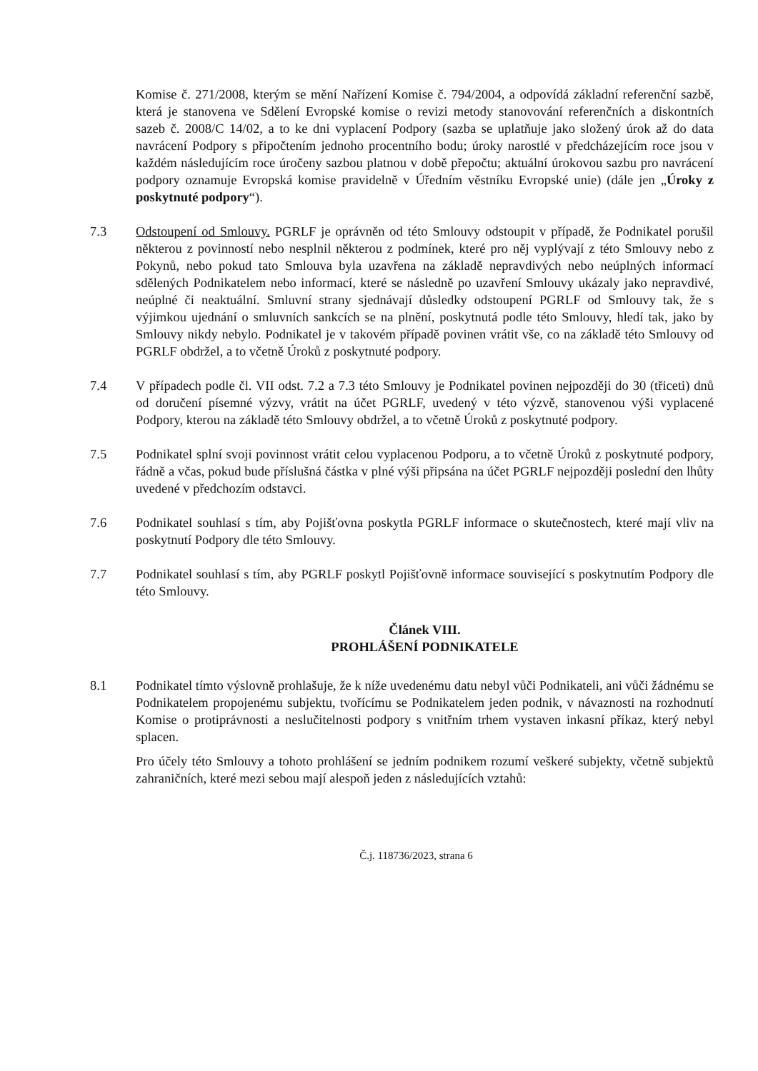Komise č. 271/2008, kterým se mění Nařízení Komise č. 794/2004, a odpovídá základní referenční sazbě, která je stanovena ve Sdělení Evropské komise o revizi metody stanovování referenčních a diskontních sazeb č. 2008/C 14/02, a to ke dni vyplacení Podpory (sazba se uplatňuje jako složený úrok až do data navrácení Podpory s připočtením jednoho procentního bodu; úroky narostlé v předcházejícím roce jsou v každém následujícím roce úročeny sazbou platnou v době přepočtu; aktuální úrokovou sazbu pro navrácení podpory oznamuje Evropská komise pravidelně v Úředním věstníku Evropské unie) (dále jen „Úroky z poskytnuté podpory“).
7.3 Odstoupení od Smlouvy. PGRLF je oprávněn od této Smlouvy odstoupit v případě, že Podnikatel porušil některou z povinností nebo nesplnil některou z podmínek, které pro něj vyplývají z této Smlouvy nebo z Pokynů, nebo pokud tato Smlouva byla uzavřena na základě nepravdivých nebo neúplných informací sdělených Podnikatelem nebo informací, které se následně po uzavření Smlouvy ukázaly jako nepravdivé, neúplné či neaktuální. Smluvní strany sjednávají důsledky odstoupení PGRLF od Smlouvy tak, že s výjimkou ujednání o smluvních sankcích se na plnění, poskytnutá podle této Smlouvy, hledí tak, jako by Smlouvy nikdy nebylo. Podnikatel je v takovém případě povinen vrátit vše, co na základě této Smlouvy od PGRLF obdržel, a to včetně Úroků z poskytnuté podpory.
7.4 V případech podle čl. VII odst. 7.2 a 7.3 této Smlouvy je Podnikatel povinen nejpozději do 30 (třiceti) dnů od doručení písemné výzvy, vrátit na účet PGRLF, uvedený v této výzvě, stanovenou výši vyplacené Podpory, kterou na základě této Smlouvy obdržel, a to včetně Úroků z poskytnuté podpory.
7.5 Podnikatel splní svoji povinnost vrátit celou vyplacenou Podporu, a to včetně Úroků z poskytnuté podpory, řádně a včas, pokud bude příslušná částka v plné výši připsána na účet PGRLF nejpozději poslední den lhůty uvedené v předchozím odstavci.
7.6 Podnikatel souhlasí s tím, aby Pojišťovna poskytla PGRLF informace o skutečnostech, které mají vliv na poskytnutí Podpory dle této Smlouvy.
7.7 Podnikatel souhlasí s tím, aby PGRLF poskytl Pojišťovně informace související s poskytnutím Podpory dle této Smlouvy.
Článek VIII.
PROHLÁŠENÍ PODNIKATELE
8.1 Podnikatel tímto výslovně prohlašuje, že k níže uvedenému datu nebyl vůči Podnikateli, ani vůči žádnému se Podnikatelem propojenému subjektu, tvořícímu se Podnikatelem jeden podnik, v návaznosti na rozhodnutí Komise o protiprávnosti a neslučitelnosti podpory s vnitřním trhem vystaven inkasní příkaz, který nebyl splacen.
Pro účely této Smlouvy a tohoto prohlášení se jedním podnikem rozumí veškeré subjekty, včetně subjektů zahraničních, které mezi sebou mají alespoň jeden z následujících vztahů:
Č.j. 118736/2023, strana 6